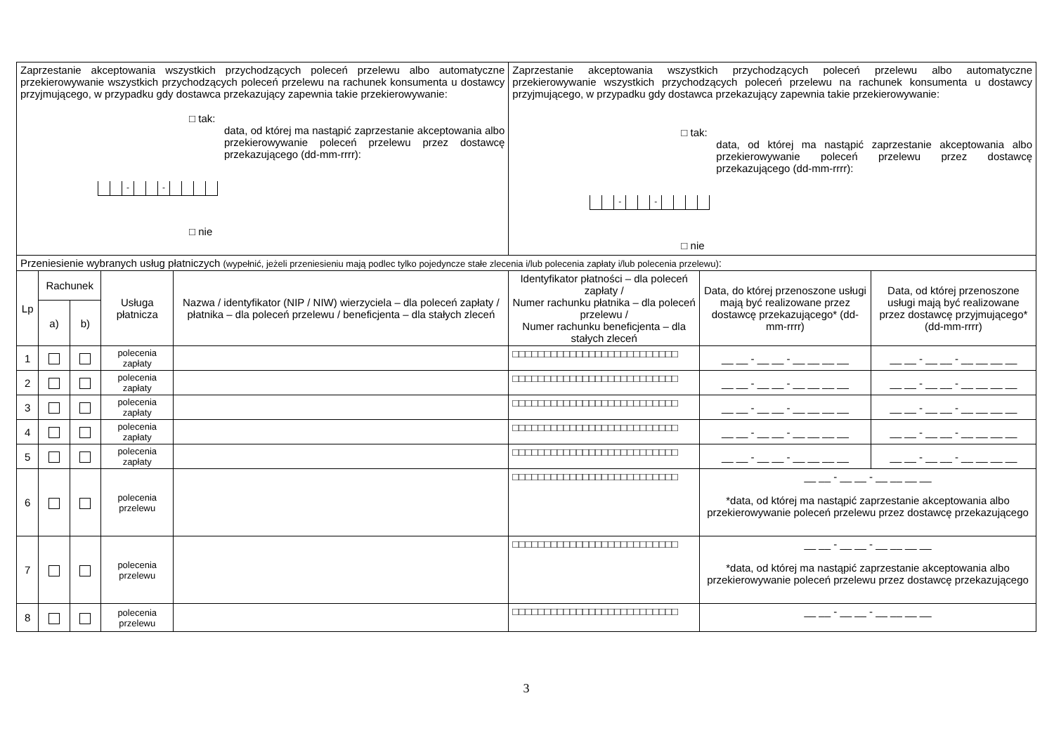| Zaprzestanie akceptowania wszystkich przychodzących poleceń przelewu albo automatyczne przekierowywanie wszystkich przychodzących poleceń przelewu na rachunek konsumenta u dostawcy przyjmującego, w przypadku gdy dostawca przekazujący zapewnia takie przekierowywanie: □ tak: data, od której ma nastąpić zaprzestanie akceptowania albo przekierowywanie poleceń przelewu przez dostawcę przekazującego (dd-mm-rrrr): - - □ nie | | | | | Zaprzestanie akceptowania wszystkich przychodzących poleceń przelewu albo automatyczne przekierowywanie wszystkich przychodzących poleceń przelewu na rachunek konsumenta u dostawcy przyjmującego, w przypadku gdy dostawca przekazujący zapewnia takie przekierowywanie: □ tak: data, od której ma nastąpić zaprzestanie akceptowania albo przekierowywanie poleceń przelewu przez dostawcę przekazującego (dd-mm-rrrr): - - □ nie | | |
| Przeniesienie wybranych usług płatniczych (wypełnić, jeżeli przeniesieniu mają podlec tylko pojedyncze stałe zlecenia i/lub polecenia zapłaty i/lub polecenia przelewu) : | | | | | | | |
| Lp | Rachunek | | Usługa płatnicza | Nazwa / identyfikator (NIP / NIW) wierzyciela – dla poleceń zapłaty / płatnika – dla poleceń przelewu / beneficjenta – dla stałych zleceń | Identyfikator płatności – dla poleceń zapłaty / Numer rachunku płatnika – dla poleceń przelewu / Numer rachunku beneficjenta – dla stałych zleceń | Data, do której przenoszone usługi mają być realizowane przez dostawcę przekazującego* (dd-mm-rrrr) | Data, od której przenoszone usługi mają być realizowane przez dostawcę przyjmującego* (dd-mm-rrrr) |
| | a) | b) | | | | | |
| 1 | | | polecenia zapłaty | | □□□□□□□□□□□□□□□□□□□□□□□□□□ | __ __ - __ __ - __ __ __ __ | __ __ - __ __ - __ __ __ __ |
| 2 | | | polecenia zapłaty | | □□□□□□□□□□□□□□□□□□□□□□□□□□ | __ __ - __ __ - __ __ __ __ | __ __ - __ __ - __ __ __ __ |
| 3 | | | polecenia zapłaty | | □□□□□□□□□□□□□□□□□□□□□□□□□□ | __ __ - __ __ - __ __ __ __ | __ __ - __ __ - __ __ __ __ |
| 4 | | | polecenia zapłaty | | □□□□□□□□□□□□□□□□□□□□□□□□□□ | __ __ - __ __ - __ __ __ __ | __ __ - __ __ - __ __ __ __ |
| 5 | | | polecenia zapłaty | | □□□□□□□□□□□□□□□□□□□□□□□□□□ | __ __ - __ __ - __ __ __ __ | __ __ - __ __ - __ __ __ __ |
| 6 | | | polecenia przelewu | | □□□□□□□□□□□□□□□□□□□□□□□□□□ | __ __ - __ __ - __ __ __ __ *data, od której ma nastąpić zaprzestanie akceptowania albo przekierowywanie poleceń przelewu przez dostawcę przekazującego | |
| 7 | | | polecenia przelewu | | □□□□□□□□□□□□□□□□□□□□□□□□□□ | __ __ - __ __ - __ __ __ __ *data, od której ma nastąpić zaprzestanie akceptowania albo przekierowywanie poleceń przelewu przez dostawcę przekazującego | |
| 8 | | | polecenia przelewu | | □□□□□□□□□□□□□□□□□□□□□□□□□□ | __ __ - __ __ - __ __ __ __ | |
3